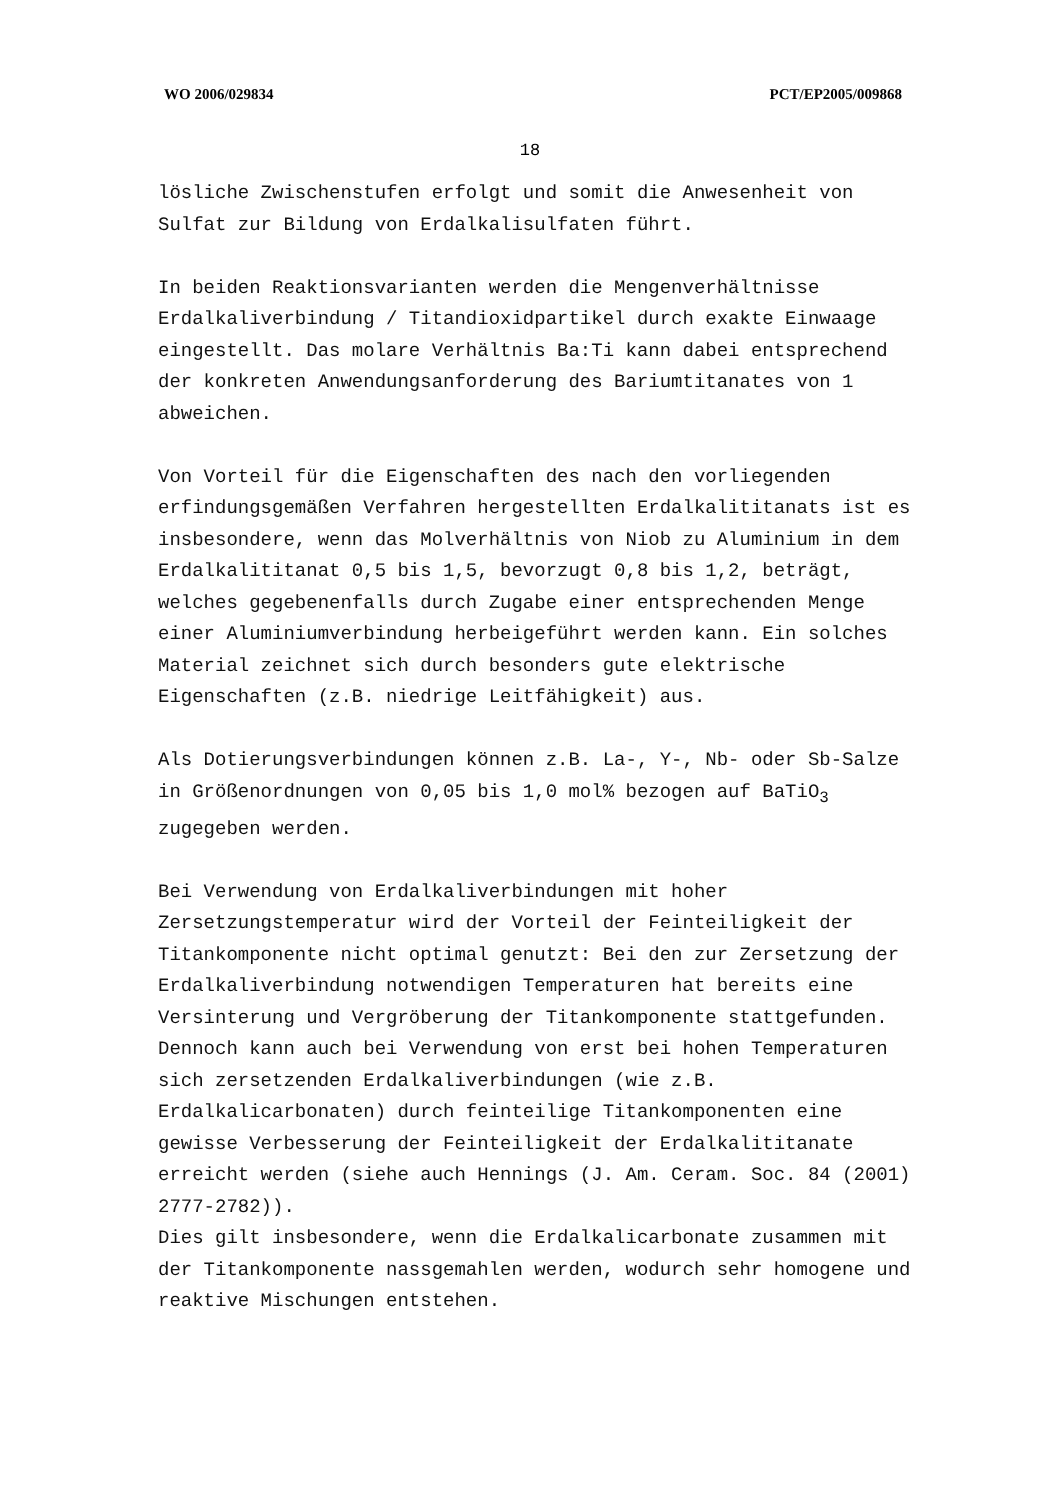WO 2006/029834 PCT/EP2005/009868
18
lösliche Zwischenstufen erfolgt und somit die Anwesenheit von Sulfat zur Bildung von Erdalkalisulfaten führt.
In beiden Reaktionsvarianten werden die Mengenverhältnisse Erdalkaliverbindung / Titandioxidpartikel durch exakte Einwaage eingestellt. Das molare Verhältnis Ba:Ti kann dabei entsprechend der konkreten Anwendungsanforderung des Bariumtitanates von 1 abweichen.
Von Vorteil für die Eigenschaften des nach den vorliegenden erfindungsgemäßen Verfahren hergestellten Erdalkalititanats ist es insbesondere, wenn das Molverhältnis von Niob zu Aluminium in dem Erdalkalititanat 0,5 bis 1,5, bevorzugt 0,8 bis 1,2, beträgt, welches gegebenenfalls durch Zugabe einer entsprechenden Menge einer Aluminiumverbindung herbeigeführt werden kann. Ein solches Material zeichnet sich durch besonders gute elektrische Eigenschaften (z.B. niedrige Leitfähigkeit) aus.
Als Dotierungsverbindungen können z.B. La-, Y-, Nb- oder Sb-Salze in Größenordnungen von 0,05 bis 1,0 mol% bezogen auf BaTiO<sub>3</sub> zugegeben werden.
Bei Verwendung von Erdalkaliverbindungen mit hoher Zersetzungstemperatur wird der Vorteil der Feinteiligkeit der Titankomponente nicht optimal genutzt: Bei den zur Zersetzung der Erdalkaliverbindung notwendigen Temperaturen hat bereits eine Versinterung und Vergröberung der Titankomponente stattgefunden. Dennoch kann auch bei Verwendung von erst bei hohen Temperaturen sich zersetzenden Erdalkaliverbindungen (wie z.B. Erdalkalicarbonaten) durch feinteilige Titankomponenten eine gewisse Verbesserung der Feinteiligkeit der Erdalkalititanate erreicht werden (siehe auch Hennings (J. Am. Ceram. Soc. 84 (2001) 2777-2782)).
Dies gilt insbesondere, wenn die Erdalkalicarbonate zusammen mit der Titankomponente nassgemahlen werden, wodurch sehr homogene und reaktive Mischungen entstehen.